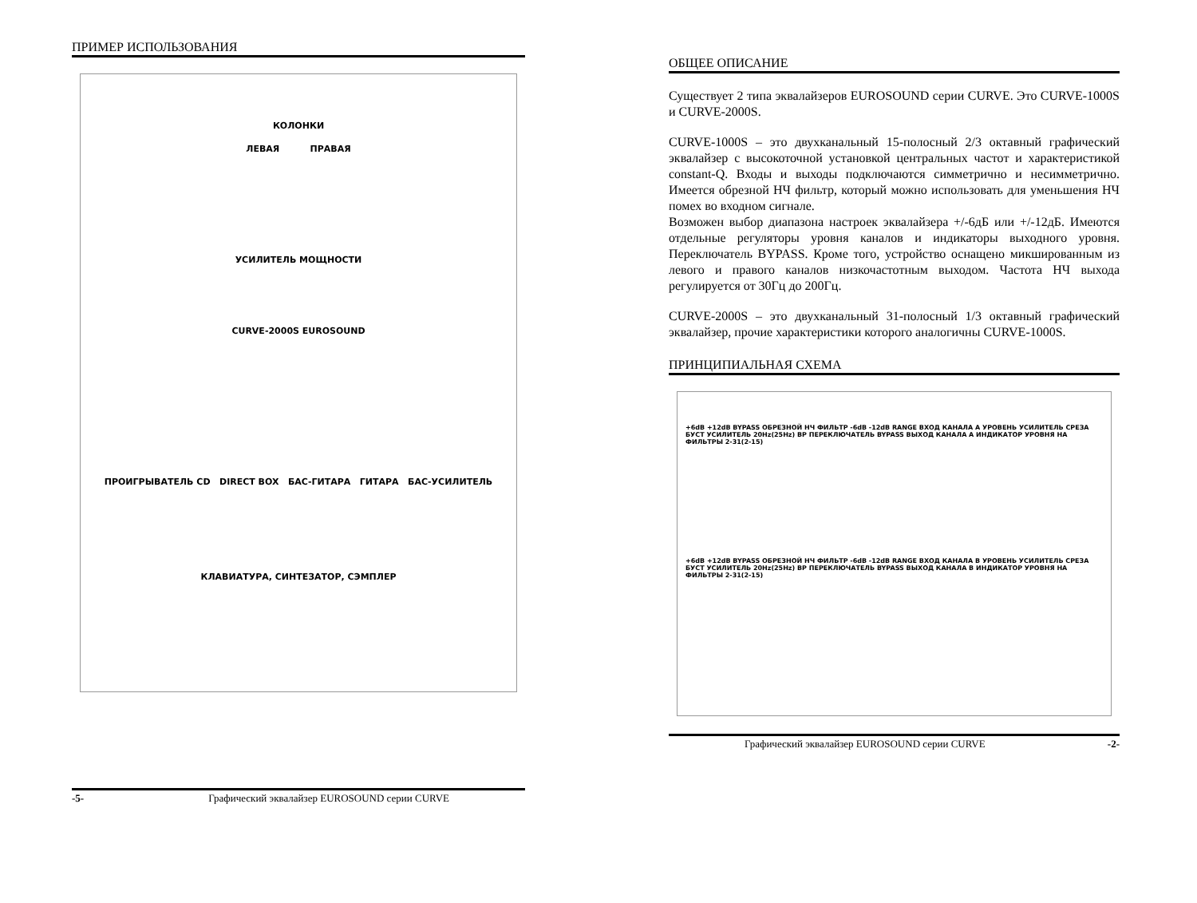ПРИМЕР ИСПОЛЬЗОВАНИЯ
КОЛОНКИ
ЛЕВАЯ ПРАВАЯ
УСИЛИТЕЛЬ МОЩНОСТИ
CURVE-2000S EUROSOUND
ПРОИГРЫВАТЕЛЬ CD DIRECT BOX БАС-ГИТАРА ГИТАРА БАС-УСИЛИТЕЛЬ
КЛАВИАТУРА, СИНТЕЗАТОР, СЭМПЛЕР
-5- Графический эквалайзер EUROSOUND серии CURVE
ОБЩЕЕ ОПИСАНИЕ
Существует 2 типа эквалайзеров EUROSOUND серии CURVE. Это CURVE-1000S и CURVE-2000S.
CURVE-1000S – это двухканальный 15-полосный 2/3 октавный графический эквалайзер с высокоточной установкой центральных частот и характеристикой constant-Q. Входы и выходы подключаются симметрично и несимметрично. Имеется обрезной НЧ фильтр, который можно использовать для уменьшения НЧ помех во входном сигнале.
Возможен выбор диапазона настроек эквалайзера +/-6дБ или +/-12дБ. Имеются отдельные регуляторы уровня каналов и индикаторы выходного уровня. Переключатель BYPASS. Кроме того, устройство оснащено микшированным из левого и правого каналов низкочастотным выходом. Частота НЧ выхода регулируется от 30Гц до 200Гц.
CURVE-2000S – это двухканальный 31-полосный 1/3 октавный графический эквалайзер, прочие характеристики которого аналогичны CURVE-1000S.
ПРИНЦИПИАЛЬНАЯ СХЕМА
+6dB +12dB BYPASS ОБРЕЗНОЙ НЧ ФИЛЬТР -6dB -12dB RANGE ВХОД КАНАЛА A УРОВЕНЬ УСИЛИТЕЛЬ СРЕЗА БУСТ УСИЛИТЕЛЬ 20Hz(25Hz) BP ПЕРЕКЛЮЧАТЕЛЬ BYPASS ВЫХОД КАНАЛА A ИНДИКАТОР УРОВНЯ НА ФИЛЬТРЫ 2-31(2-15)
+6dB +12dB BYPASS ОБРЕЗНОЙ НЧ ФИЛЬТР -6dB -12dB RANGE ВХОД КАНАЛА B УРОВЕНЬ УСИЛИТЕЛЬ СРЕЗА БУСТ УСИЛИТЕЛЬ 20Hz(25Hz) BP ПЕРЕКЛЮЧАТЕЛЬ BYPASS ВЫХОД КАНАЛА B ИНДИКАТОР УРОВНЯ НА ФИЛЬТРЫ 2-31(2-15)
Графический эквалайзер EUROSOUND серии CURVE -2-